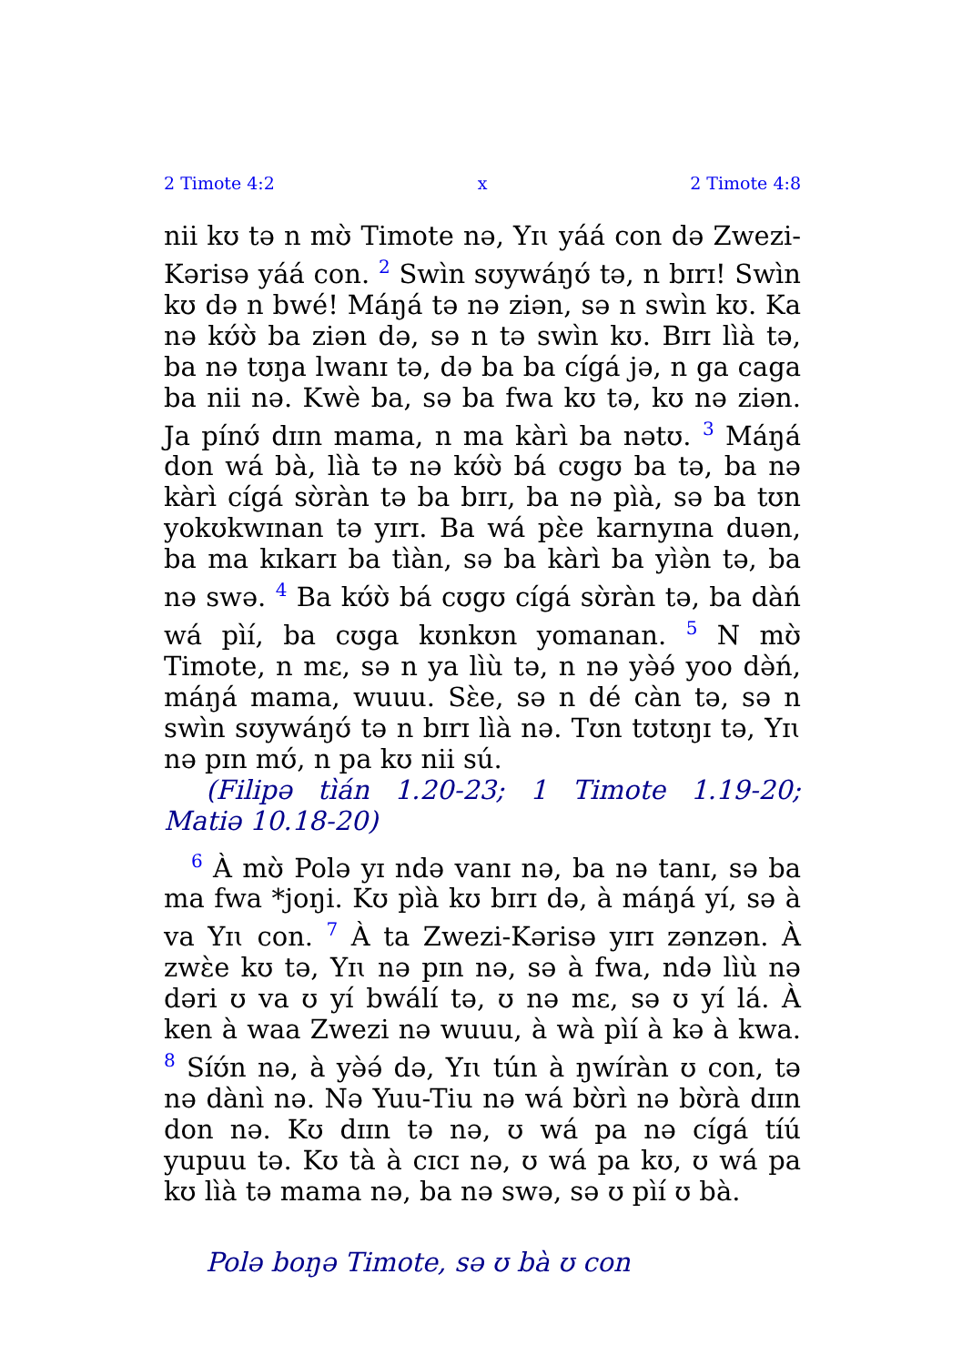2 Timote 4:2 x 2 Timote 4:8
nii kʊ tə n mʊ̀ Timote nə, Yɪɩ yáá con də Zwezi-Kərisə yáá con. <sup>2</sup> Swìn sʊywáŋʊ́ tə, n bɪrɪ! Swìn kʊ də n bwé! Máŋá tə nə ziən, sə n swìn kʊ. Ka nə kʊ́ʊ̀ ba ziən də, sə n tə swìn kʊ. Bɪrɪ lìà tə, ba nə tʊŋa lwanɪ tə, də ba ba cígá jə, n ga caga ba nii nə. Kwè ba, sə ba fwa kʊ tə, kʊ nə ziən. Ja pínʊ́ dɪɪn mama, n ma kàrì ba nətʊ. <sup>3</sup> Máŋá don wá bà, lìà tə nə kʊ́ʊ̀ bá cʊgʊ ba tə, ba nə kàrì cígá sʊ̀ràn tə ba bɪrɪ, ba nə pìà, sə ba tʊn yokʊkwɪnan tə yɪrɪ. Ba wá pɛ̀e karnyɪna duən, ba ma kɪkarɪ ba tìàn, sə ba kàrì ba yìə̀n tə, ba nə swə. <sup>4</sup> Ba kʊ́ʊ̀ bá cʊgʊ cígá sʊ̀ràn tə, ba dàń wá pìí, ba cʊga kʊnkʊn yomanan. <sup>5</sup> N mʊ̀ Timote, n mɛ, sə n ya lìù tə, n nə yə̀ə́ yoo də̀ń, máŋá mama, wuuu. Sɛ̀e, sə n dé càn tə, sə n swìn sʊywáŋʊ́ tə n bɪrɪ lìà nə. Tʊn tʊtʊŋɪ tə, Yɪɩ nə pɪn mʊ́, n pa kʊ nii sú.
(Filipə tìán 1.20-23; 1 Timote 1.19-20; Matiə 10.18-20)
<sup>6</sup> À mʊ̀ Polə yɪ ndə vanɪ nə, ba nə tanɪ, sə ba ma fwa *joŋi. Kʊ pìà kʊ bɪrɪ də, à máŋá yí, sə à va Yɪɩ con. <sup>7</sup> À ta Zwezi-Kərisə yɪrɪ zənzən. À zwɛ̀e kʊ tə, Yɪɩ nə pɪn nə, sə à fwa, ndə lìù nə dəri ʊ va ʊ yí bwálí tə, ʊ nə mɛ, sə ʊ yí lá. À ken à waa Zwezi nə wuuu, à wà pìí à kə à kwa. <sup>8</sup> Síʊ́n nə, à yə̀ə́ də, Yɪɩ tún à ŋwíràn ʊ con, tə nə dànì nə. Nə Yuu-Tiu nə wá bʊ̀rì nə bʊ̀rà dɪɪn don nə. Kʊ dɪɪn tə nə, ʊ wá pa nə cígá tíú yupuu tə. Kʊ tà à cɪcɪ nə, ʊ wá pa kʊ, ʊ wá pa kʊ lìà tə mama nə, ba nə swə, sə ʊ pìí ʊ bà.
Polə boŋə Timote, sə ʊ bà ʊ con